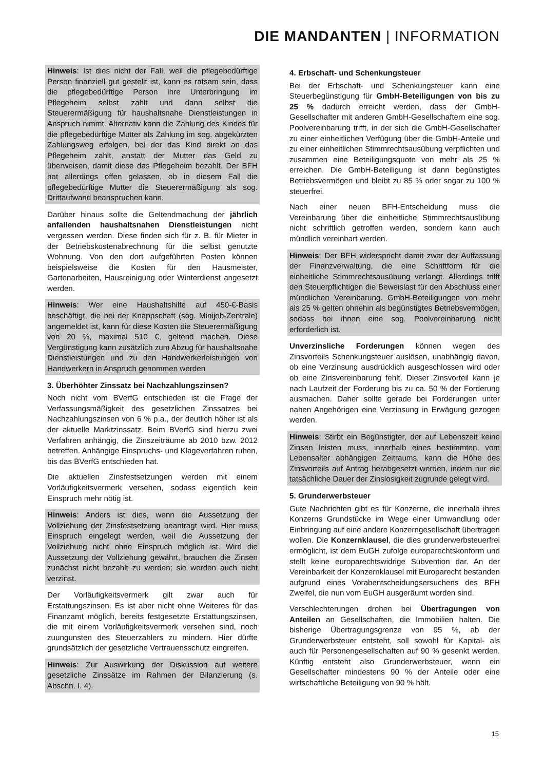DIE MANDANTEN | INFORMATION
Hinweis: Ist dies nicht der Fall, weil die pflegebedürftige Person finanziell gut gestellt ist, kann es ratsam sein, dass die pflegebedürftige Person ihre Unterbringung im Pflegeheim selbst zahlt und dann selbst die Steuerermäßigung für haushaltsnahe Dienstleistungen in Anspruch nimmt. Alternativ kann die Zahlung des Kindes für die pflegebedürftige Mutter als Zahlung im sog. abgekürzten Zahlungsweg erfolgen, bei der das Kind direkt an das Pflegeheim zahlt, anstatt der Mutter das Geld zu überweisen, damit diese das Pflegeheim bezahlt. Der BFH hat allerdings offen gelassen, ob in diesem Fall die pflegebedürftige Mutter die Steuerermäßigung als sog. Drittaufwand beanspruchen kann.
Darüber hinaus sollte die Geltendmachung der jährlich anfallenden haushaltsnahen Dienstleistungen nicht vergessen werden. Diese finden sich für z. B. für Mieter in der Betriebskostenabrechnung für die selbst genutzte Wohnung. Von den dort aufgeführten Posten können beispielsweise die Kosten für den Hausmeister, Gartenarbeiten, Hausreinigung oder Winterdienst angesetzt werden.
Hinweis: Wer eine Haushaltshilfe auf 450-€-Basis beschäftigt, die bei der Knappschaft (sog. Minijob-Zentrale) angemeldet ist, kann für diese Kosten die Steuerermäßigung von 20 %, maximal 510 €, geltend machen. Diese Vergünstigung kann zusätzlich zum Abzug für haushaltsnahe Dienstleistungen und zu den Handwerkerleistungen von Handwerkern in Anspruch genommen werden
3. Überhöhter Zinssatz bei Nachzahlungszinsen?
Noch nicht vom BVerfG entschieden ist die Frage der Verfassungsmäßigkeit des gesetzlichen Zinssatzes bei Nachzahlungszinsen von 6 % p.a., der deutlich höher ist als der aktuelle Marktzinssatz. Beim BVerfG sind hierzu zwei Verfahren anhängig, die Zinszeiträume ab 2010 bzw. 2012 betreffen. Anhängige Einspruchs- und Klageverfahren ruhen, bis das BVerfG entschieden hat.
Die aktuellen Zinsfestsetzungen werden mit einem Vorläufigkeitsvermerk versehen, sodass eigentlich kein Einspruch mehr nötig ist.
Hinweis: Anders ist dies, wenn die Aussetzung der Vollziehung der Zinsfestsetzung beantragt wird. Hier muss Einspruch eingelegt werden, weil die Aussetzung der Vollziehung nicht ohne Einspruch möglich ist. Wird die Aussetzung der Vollziehung gewährt, brauchen die Zinsen zunächst nicht bezahlt zu werden; sie werden auch nicht verzinst.
Der Vorläufigkeitsvermerk gilt zwar auch für Erstattungszinsen. Es ist aber nicht ohne Weiteres für das Finanzamt möglich, bereits festgesetzte Erstattungszinsen, die mit einem Vorläufigkeitsvermerk versehen sind, noch zuungunsten des Steuerzahlers zu mindern. Hier dürfte grundsätzlich der gesetzliche Vertrauensschutz eingreifen.
Hinweis: Zur Auswirkung der Diskussion auf weitere gesetzliche Zinssätze im Rahmen der Bilanzierung (s. Abschn. I. 4).
4. Erbschaft- und Schenkungsteuer
Bei der Erbschaft- und Schenkungsteuer kann eine Steuerbegünstigung für GmbH-Beteiligungen von bis zu 25 % dadurch erreicht werden, dass der GmbH-Gesellschafter mit anderen GmbH-Gesellschaftern eine sog. Poolvereinbarung trifft, in der sich die GmbH-Gesellschafter zu einer einheitlichen Verfügung über die GmbH-Anteile und zu einer einheitlichen Stimmrechtsausübung verpflichten und zusammen eine Beteiligungsquote von mehr als 25 % erreichen. Die GmbH-Beteiligung ist dann begünstigtes Betriebsvermögen und bleibt zu 85 % oder sogar zu 100 % steuerfrei.
Nach einer neuen BFH-Entscheidung muss die Vereinbarung über die einheitliche Stimmrechtsausübung nicht schriftlich getroffen werden, sondern kann auch mündlich vereinbart werden.
Hinweis: Der BFH widerspricht damit zwar der Auffassung der Finanzverwaltung, die eine Schriftform für die einheitliche Stimmrechtsausübung verlangt. Allerdings trifft den Steuerpflichtigen die Beweislast für den Abschluss einer mündlichen Vereinbarung. GmbH-Beteiligungen von mehr als 25 % gelten ohnehin als begünstigtes Betriebsvermögen, sodass bei ihnen eine sog. Poolvereinbarung nicht erforderlich ist.
Unverzinsliche Forderungen können wegen des Zinsvorteils Schenkungsteuer auslösen, unabhängig davon, ob eine Verzinsung ausdrücklich ausgeschlossen wird oder ob eine Zinsvereinbarung fehlt. Dieser Zinsvorteil kann je nach Laufzeit der Forderung bis zu ca. 50 % der Forderung ausmachen. Daher sollte gerade bei Forderungen unter nahen Angehörigen eine Verzinsung in Erwägung gezogen werden.
Hinweis: Stirbt ein Begünstigter, der auf Lebenszeit keine Zinsen leisten muss, innerhalb eines bestimmten, vom Lebensalter abhängigen Zeitraums, kann die Höhe des Zinsvorteils auf Antrag herabgesetzt werden, indem nur die tatsächliche Dauer der Zinslosigkeit zugrunde gelegt wird.
5. Grunderwerbsteuer
Gute Nachrichten gibt es für Konzerne, die innerhalb ihres Konzerns Grundstücke im Wege einer Umwandlung oder Einbringung auf eine andere Konzerngesellschaft übertragen wollen. Die Konzernklausel, die dies grunderwerbsteuerfrei ermöglicht, ist dem EuGH zufolge europarechtskonform und stellt keine europarechtswidrige Subvention dar. An der Vereinbarkeit der Konzernklausel mit Europarecht bestanden aufgrund eines Vorabentscheidungsersuchens des BFH Zweifel, die nun vom EuGH ausgeräumt worden sind.
Verschlechterungen drohen bei Übertragungen von Anteilen an Gesellschaften, die Immobilien halten. Die bisherige Übertragungsgrenze von 95 %, ab der Grunderwerbsteuer entsteht, soll sowohl für Kapital- als auch für Personengesellschaften auf 90 % gesenkt werden. Künftig entsteht also Grunderwerbsteuer, wenn ein Gesellschafter mindestens 90 % der Anteile oder eine wirtschaftliche Beteiligung von 90 % hält.
15